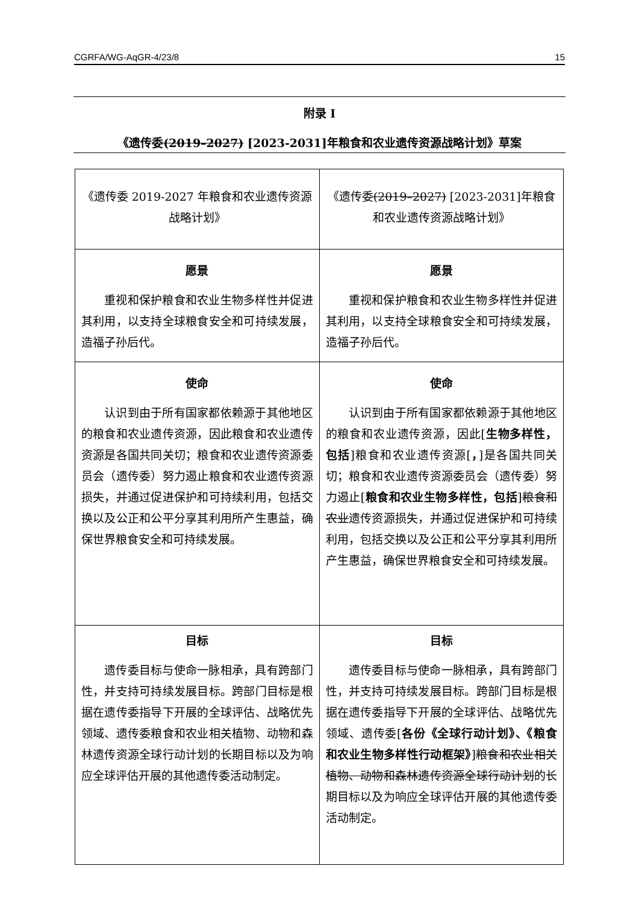CGRFA/WG-AqGR-4/23/8 15
附录 I
《遗传委(2019–2027) [2023-2031]年粮食和农业遗传资源战略计划》草案
| 《遗传委 2019-2027 年粮食和农业遗传资源战略计划》 | 《遗传委 (2019–2027) [2023-2031]年粮食和农业遗传资源战略计划》 |
| 愿景 重视和保护粮食和农业生物多样性并促进其利用，以支持全球粮食安全和可持续发展，造福子孙后代。 | 愿景 重视和保护粮食和农业生物多样性并促进其利用，以支持全球粮食安全和可持续发展，造福子孙后代。 |
| 使命 认识到由于所有国家都依赖源于其他地区的粮食和农业遗传资源，因此粮食和农业遗传资源是各国共同关切；粮食和农业遗传资源委员会（遗传委）努力遏止粮食和农业遗传资源损失，并通过促进保护和可持续利用，包括交换以及公正和公平分享其利用所产生惠益，确保世界粮食安全和可持续发展。 | 使命 认识到由于所有国家都依赖源于其他地区的粮食和农业遗传资源，因此[ 生物多样性，包括 ]粮食和农业遗传资源[ ， ]是各国共同关切；粮食和农业遗传资源委员会（遗传委）努力遏止[ 粮食和农业生物多样性，包括 ] 粮食和农业 遗传资源损失，并通过促进保护和可持续利用，包括交换以及公正和公平分享其利用所产生惠益，确保世界粮食安全和可持续发展。 |
| 目标 遗传委目标与使命一脉相承，具有跨部门性，并支持可持续发展目标。跨部门目标是根据在遗传委指导下开展的全球评估、战略优先领域、遗传委粮食和农业相关植物、动物和森林遗传资源全球行动计划的长期目标以及为响应全球评估开展的其他遗传委活动制定。 | 目标 遗传委目标与使命一脉相承，具有跨部门性，并支持可持续发展目标。跨部门目标是根据在遗传委指导下开展的全球评估、战略优先领域、遗传委[ 各份《全球行动计划》、《粮食和农业生物多样性行动框架》 ] 粮食和农业相关植物、动物和森林遗传资源全球行动计划 的长期目标以及为响应全球评估开展的其他遗传委活动制定。 |